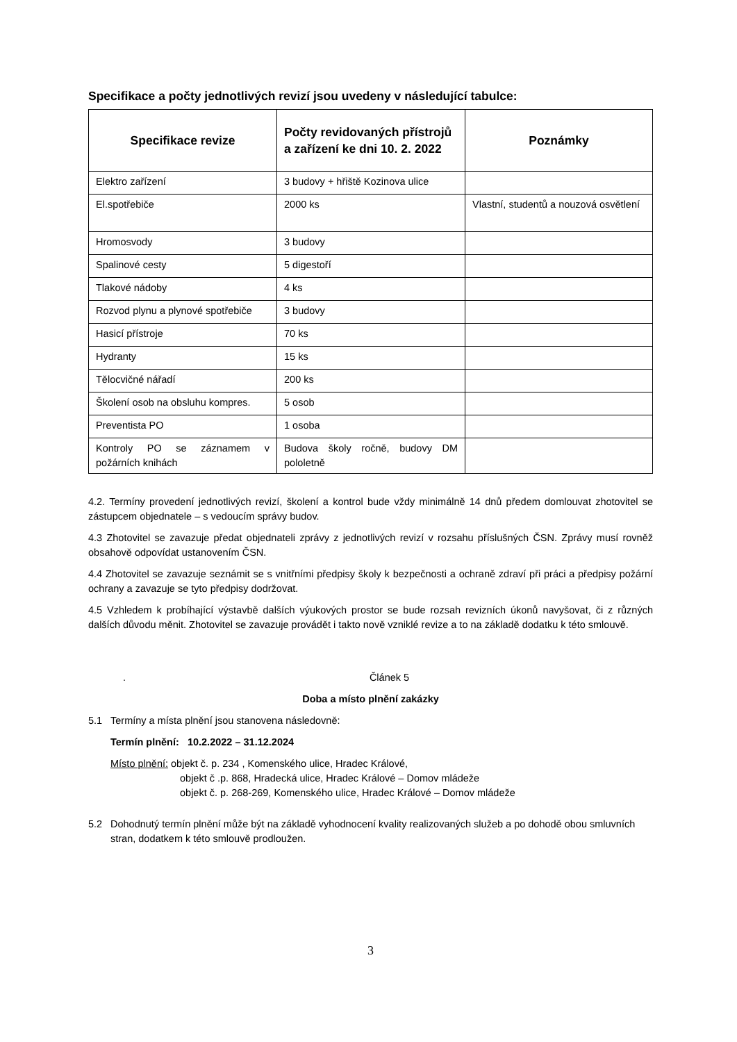Specifikace a počty jednotlivých revizí jsou uvedeny v následující tabulce:
| Specifikace revize | Počty revidovaných přístrojů a zařízení ke dni 10. 2. 2022 | Poznámky |
| --- | --- | --- |
| Elektro zařízení | 3 budovy + hřiště Kozinova ulice | |
| El.spotřebiče | 2000 ks | Vlastní, studentů a nouzová osvětlení |
| Hromosvody | 3 budovy | |
| Spalinové cesty | 5 digestoří | |
| Tlakové nádoby | 4 ks | |
| Rozvod plynu a plynové spotřebiče | 3 budovy | |
| Hasicí přístroje | 70 ks | |
| Hydranty | 15 ks | |
| Tělocvičné nářadí | 200 ks | |
| Školení osob na obsluhu kompres. | 5 osob | |
| Preventista PO | 1 osoba | |
| Kontroly PO se záznamem v požárních knihách | Budova školy ročně, budovy DM pololetně | |
4.2. Termíny provedení jednotlivých revizí, školení a kontrol bude vždy minimálně 14 dnů předem domlouvat zhotovitel se zástupcem objednatele – s vedoucím správy budov.
4.3 Zhotovitel se zavazuje předat objednateli zprávy z jednotlivých revizí v rozsahu příslušných ČSN. Zprávy musí rovněž obsahově odpovídat ustanovením ČSN.
4.4 Zhotovitel se zavazuje seznámit se s vnitřními předpisy školy k bezpečnosti a ochraně zdraví při práci a předpisy požární ochrany a zavazuje se tyto předpisy dodržovat.
4.5 Vzhledem k probíhající výstavbě dalších výukových prostor se bude rozsah revizních úkonů navyšovat, či z různých dalších důvodu měnit. Zhotovitel se zavazuje provádět i takto nově vzniklé revize a to na základě dodatku k této smlouvě.
. Článek 5
Doba a místo plnění zakázky
5.1 Termíny a místa plnění jsou stanovena následovně:
Termín plnění: 10.2.2022 – 31.12.2024
Místo plnění: objekt č. p. 234 , Komenského ulice, Hradec Králové,
objekt č .p. 868, Hradecká ulice, Hradec Králové – Domov mládeže
objekt č. p. 268-269, Komenského ulice, Hradec Králové – Domov mládeže
5.2 Dohodnutý termín plnění může být na základě vyhodnocení kvality realizovaných služeb a po dohodě obou smluvních stran, dodatkem k této smlouvě prodloužen.
3